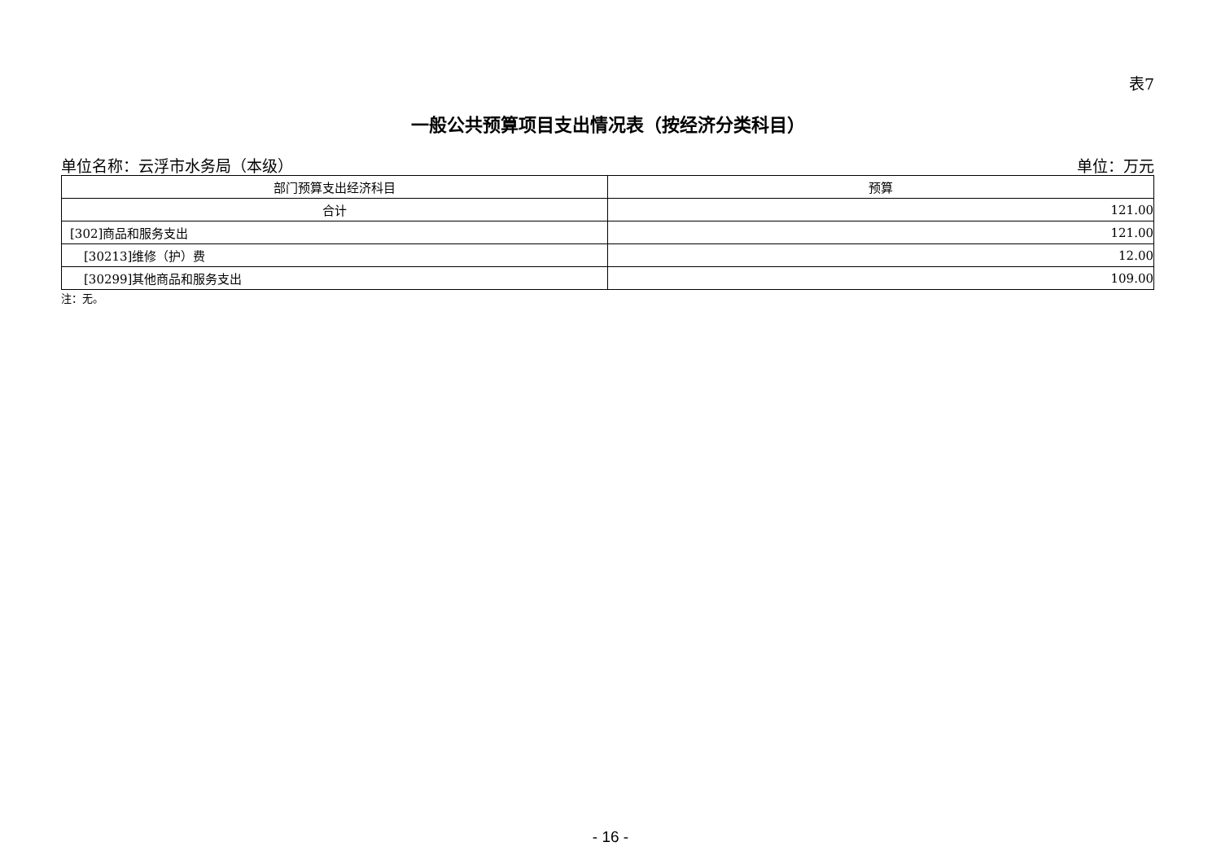表7
一般公共预算项目支出情况表（按经济分类科目）
单位名称：云浮市水务局（本级） 单位：万元
| 部门预算支出经济科目 | 预算 |
| --- | --- |
| 合计 | 121.00 |
| [302]商品和服务支出 | 121.00 |
| [30213]维修（护）费 | 12.00 |
| [30299]其他商品和服务支出 | 109.00 |
注：无。
- 16 -